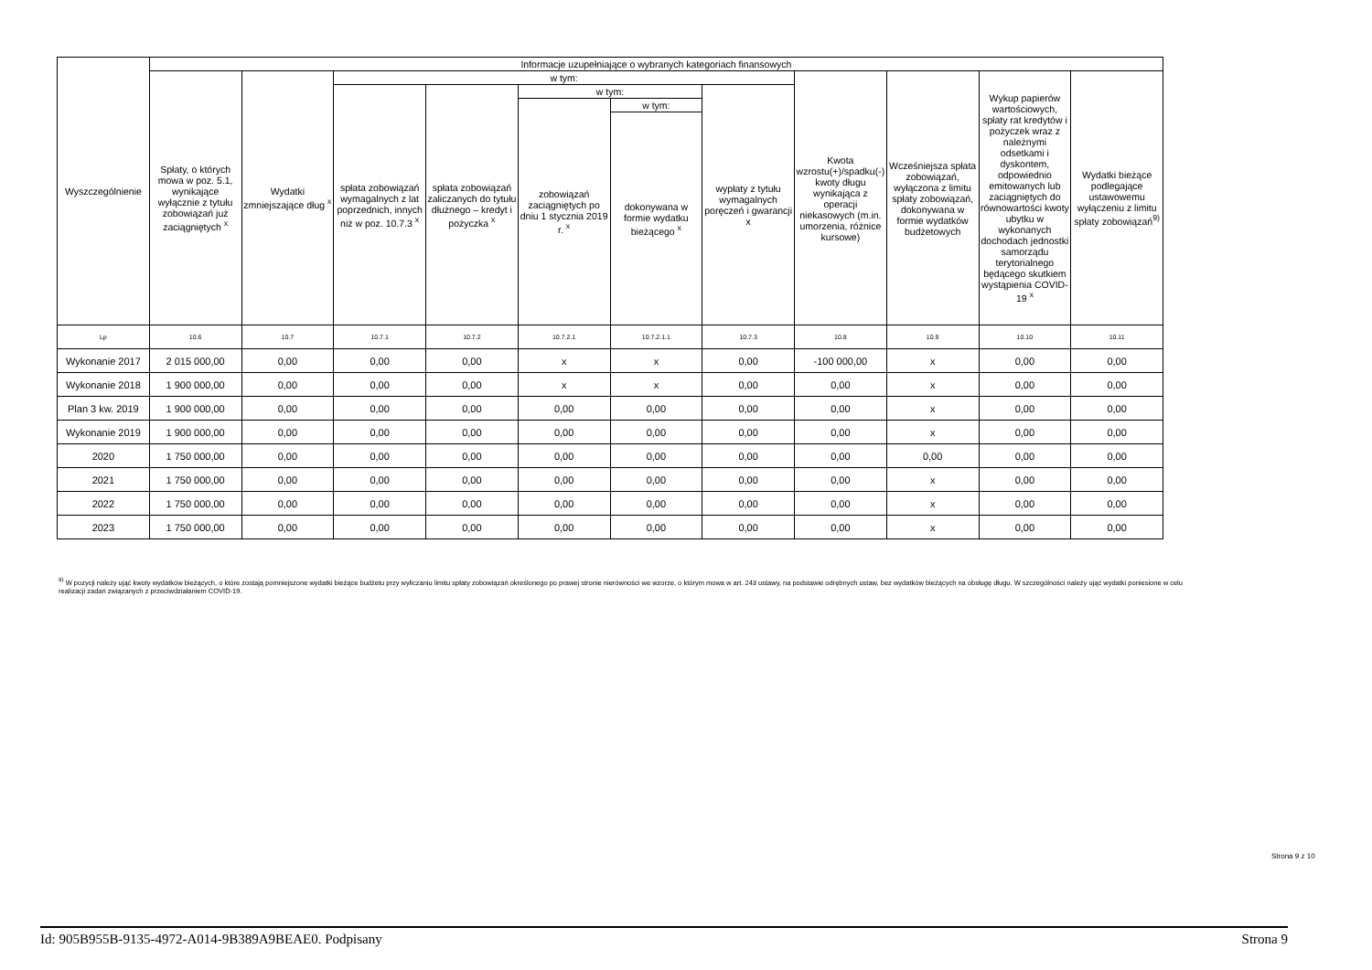| Wyszczególnienie | Informacje uzupełniające o wybranych kategoriach finansowych | | | | | | | | | | |
| --- | --- | --- | --- | --- | --- | --- | --- | --- | --- | --- | --- |
| | Spłaty, o których mowa w poz. 5.1, wynikające wyłącznie z tytułu zobowiązań już zaciągniętych <sup>x</sup> | Wydatki zmniejszające dług <sup>x</sup> | w tym: | | | | | Kwota wzrostu(+)/spadku(-) kwoty długu wynikająca z operacji niekasowych (m.in. umorzenia, różnice kursowe) | Wcześniejsza spłata zobowiązań, wyłączona z limitu spłaty zobowiązań, dokonywana w formie wydatków budżetowych | Wykup papierów wartościowych, spłaty rat kredytów i pożyczek wraz z należnymi odsetkami i dyskontem, odpowiednio emitowanych lub zaciągniętych do równowartości kwoty ubytku w wykonanych dochodach jednostki samorządu terytorialnego będącego skutkiem wystąpienia COVID-19 <sup>x</sup> | Wydatki bieżące podlegające ustawowemu wyłączeniu z limitu spłaty zobowiązań<sup>9)</sup> |
| | | | spłata zobowiązań wymagalnych z lat poprzednich, innych niż w poz. 10.7.3 <sup>x</sup> | spłata zobowiązań zaliczanych do tytułu dłużnego – kredyt i pożyczka <sup>x</sup> | w tym: | | wypłaty z tytułu wymagalnych poręczeń i gwarancji x | | | | |
| | | | | | zobowiązań zaciągniętych po dniu 1 stycznia 2019 r. <sup>x</sup> | w tym: | | | | | |
| | | | | | | dokonywana w formie wydatku bieżącego <sup>x</sup> | | | | | |
| Lp | 10.6 | 10.7 | 10.7.1 | 10.7.2 | 10.7.2.1 | 10.7.2.1.1 | 10.7.3 | 10.8 | 10.9 | 10.10 | 10.11 |
| Wykonanie 2017 | 2 015 000,00 | 0,00 | 0,00 | 0,00 | x | x | 0,00 | -100 000,00 | x | 0,00 | 0,00 |
| Wykonanie 2018 | 1 900 000,00 | 0,00 | 0,00 | 0,00 | x | x | 0,00 | 0,00 | x | 0,00 | 0,00 |
| Plan 3 kw. 2019 | 1 900 000,00 | 0,00 | 0,00 | 0,00 | 0,00 | 0,00 | 0,00 | 0,00 | x | 0,00 | 0,00 |
| Wykonanie 2019 | 1 900 000,00 | 0,00 | 0,00 | 0,00 | 0,00 | 0,00 | 0,00 | 0,00 | x | 0,00 | 0,00 |
| 2020 | 1 750 000,00 | 0,00 | 0,00 | 0,00 | 0,00 | 0,00 | 0,00 | 0,00 | 0,00 | 0,00 | 0,00 |
| 2021 | 1 750 000,00 | 0,00 | 0,00 | 0,00 | 0,00 | 0,00 | 0,00 | 0,00 | x | 0,00 | 0,00 |
| 2022 | 1 750 000,00 | 0,00 | 0,00 | 0,00 | 0,00 | 0,00 | 0,00 | 0,00 | x | 0,00 | 0,00 |
| 2023 | 1 750 000,00 | 0,00 | 0,00 | 0,00 | 0,00 | 0,00 | 0,00 | 0,00 | x | 0,00 | 0,00 |
<sup>9)</sup> W pozycji należy ująć kwoty wydatków bieżących, o które zostają pomniejszone wydatki bieżące budżetu przy wyliczaniu limitu spłaty zobowiązań określonego po prawej stronie nierówności we wzorze, o którym mowa w art. 243 ustawy, na podstawie odrębnych ustaw, bez wydatków bieżących na obsługę długu. W szczególności należy ująć wydatki poniesione w celu realizacji zadań związanych z przeciwdziałaniem COVID-19.
Strona 9 z 10
Id: 905B955B-9135-4972-A014-9B389A9BEAE0. Podpisany Strona 9